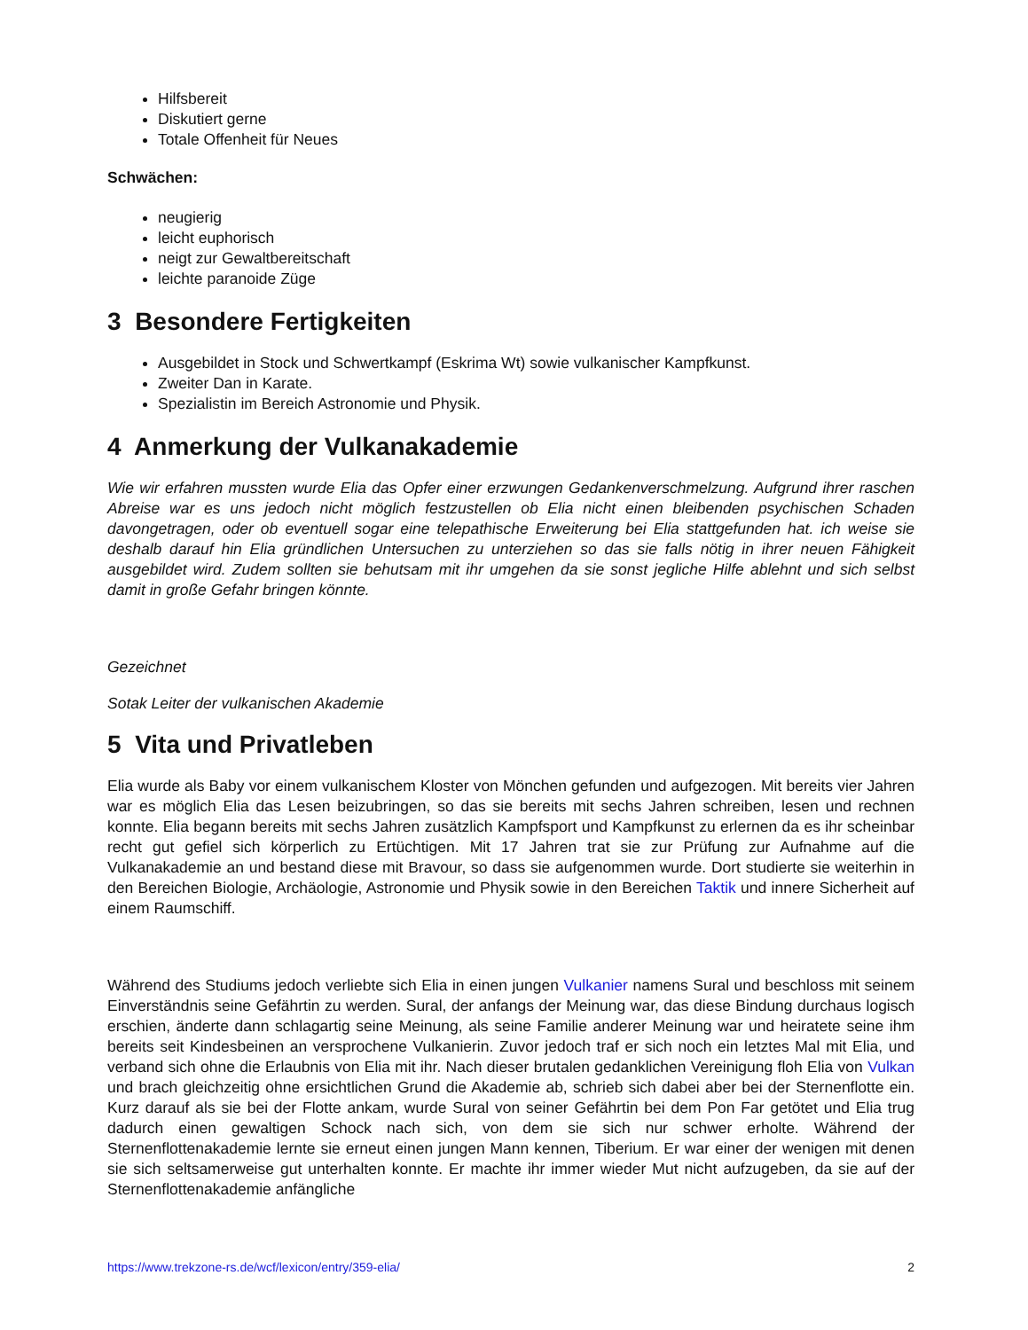Hilfsbereit
Diskutiert gerne
Totale Offenheit für Neues
Schwächen:
neugierig
leicht euphorisch
neigt zur Gewaltbereitschaft
leichte paranoide Züge
3 Besondere Fertigkeiten
Ausgebildet in Stock und Schwertkampf (Eskrima Wt) sowie vulkanischer Kampfkunst.
Zweiter Dan in Karate.
Spezialistin im Bereich Astronomie und Physik.
4 Anmerkung der Vulkanakademie
Wie wir erfahren mussten wurde Elia das Opfer einer erzwungen Gedankenverschmelzung. Aufgrund ihrer raschen Abreise war es uns jedoch nicht möglich festzustellen ob Elia nicht einen bleibenden psychischen Schaden davongetragen, oder ob eventuell sogar eine telepathische Erweiterung bei Elia stattgefunden hat. ich weise sie deshalb darauf hin Elia gründlichen Untersuchen zu unterziehen so das sie falls nötig in ihrer neuen Fähigkeit ausgebildet wird. Zudem sollten sie behutsam mit ihr umgehen da sie sonst jegliche Hilfe ablehnt und sich selbst damit in große Gefahr bringen könnte.
Gezeichnet
Sotak Leiter der vulkanischen Akademie
5 Vita und Privatleben
Elia wurde als Baby vor einem vulkanischem Kloster von Mönchen gefunden und aufgezogen. Mit bereits vier Jahren war es möglich Elia das Lesen beizubringen, so das sie bereits mit sechs Jahren schreiben, lesen und rechnen konnte. Elia begann bereits mit sechs Jahren zusätzlich Kampfsport und Kampfkunst zu erlernen da es ihr scheinbar recht gut gefiel sich körperlich zu Ertüchtigen. Mit 17 Jahren trat sie zur Prüfung zur Aufnahme auf die Vulkanakademie an und bestand diese mit Bravour, so dass sie aufgenommen wurde. Dort studierte sie weiterhin in den Bereichen Biologie, Archäologie, Astronomie und Physik sowie in den Bereichen Taktik und innere Sicherheit auf einem Raumschiff.
Während des Studiums jedoch verliebte sich Elia in einen jungen Vulkanier namens Sural und beschloss mit seinem Einverständnis seine Gefährtin zu werden. Sural, der anfangs der Meinung war, das diese Bindung durchaus logisch erschien, änderte dann schlagartig seine Meinung, als seine Familie anderer Meinung war und heiratete seine ihm bereits seit Kindesbeinen an versprochene Vulkanierin. Zuvor jedoch traf er sich noch ein letztes Mal mit Elia, und verband sich ohne die Erlaubnis von Elia mit ihr. Nach dieser brutalen gedanklichen Vereinigung floh Elia von Vulkan und brach gleichzeitig ohne ersichtlichen Grund die Akademie ab, schrieb sich dabei aber bei der Sternenflotte ein. Kurz darauf als sie bei der Flotte ankam, wurde Sural von seiner Gefährtin bei dem Pon Far getötet und Elia trug dadurch einen gewaltigen Schock nach sich, von dem sie sich nur schwer erholte. Während der Sternenflottenakademie lernte sie erneut einen jungen Mann kennen, Tiberium. Er war einer der wenigen mit denen sie sich seltsamerweise gut unterhalten konnte. Er machte ihr immer wieder Mut nicht aufzugeben, da sie auf der Sternenflottenakademie anfängliche
https://www.trekzone-rs.de/wcf/lexicon/entry/359-elia/ 2